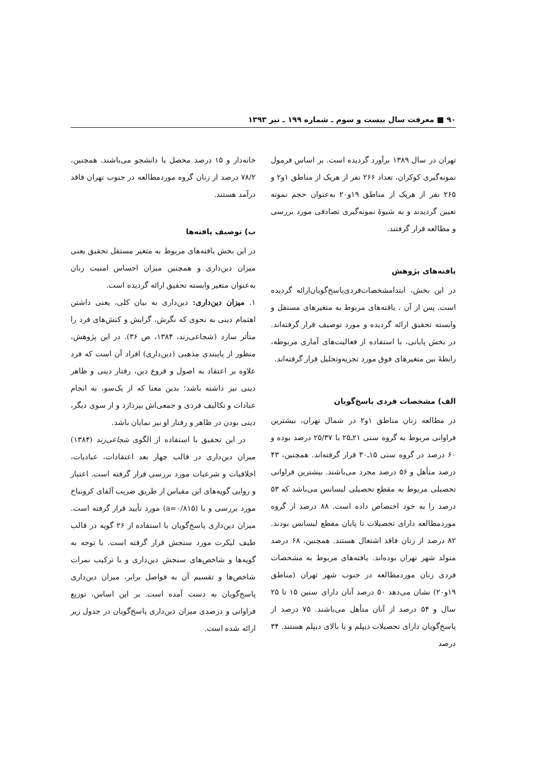۹۰ ■ معرفت سال بیست و سوم ـ شماره ۱۹۹ ـ تیر ۱۳۹۳
تهران در سال ۱۳۸۹ برآورد گردیده است. بر اساس فرمول نمونه‌گیری کوکران، تعداد ۲۶۶ نفر از هریک از مناطق ۱و۲ و ۲۶۵ نفر از هریک از مناطق ۱۹و۲۰ به‌عنوان حجم نمونه تعیین گردیدند و به شیوهٔ نمونه‌گیری تصادفی مورد بررسی و مطالعه قرار گرفتند.
یافته‌های پژوهش
در این بخش، ابتدامشخصات‌فردی‌پاسخ‌گویان‌ارائه گردیده است. پس از آن ، یافته‌های مربوط به متغیرهای مستقل و وابسته تحقیق ارائه گردیده و مورد توصیف قرار گرفته‌اند. در بخش پایانی، با استفاده از فعالیت‌های آماری مربوطه، رابطهٔ بین متغیرهای فوق مورد تجزیه‌وتحلیل قرار گرفته‌اند.
الف) مشخصات فردی پاسخ‌گویان
در مطالعه زنان مناطق ۱و۲ در شمال تهران، بیشترین فراوانی مربوط به گروه سنی ۲۱ـ۲۵ با ۲۵/۳۷ درصد بوده و ۶۰ درصد در گروه سنی ۱۵ـ۳۰ قرار گرفته‌اند. همچنین، ۴۳ درصد متأهل و ۵۶ درصد مجرد می‌باشند. بیشترین فراوانی تحصیلی مربوط به مقطع تحصیلی لیسانس می‌باشد که ۵۳ درصد را به خود اختصاص داده است. ۸۸ درصد از گروه موردمطالعه دارای تحصیلات تا پایان مقطع لیسانس بودند. ۸۲ درصد از زنان فاقد اشتغال هستند. همچنین، ۶۸ درصد متولد شهر تهران بوده‌اند. یافته‌های مربوط به مشخصات فردی زنان موردمطالعه در جنوب شهر تهران (مناطق ۱۹و۲۰) نشان می‌دهد ۵۰ درصد آنان دارای سنین ۱۵ تا ۲۵ سال و ۵۴ درصد از آنان متأهل می‌باشند. ۷۵ درصد از پاسخ‌گویان دارای تحصیلات دیپلم و یا بالای دیپلم هستند. ۳۴ درصد
خانه‌دار و ۱۵ درصد محصل یا دانشجو می‌باشند. همچنین، ۷۸/۲ درصد از زنان گروه موردمطالعه در جنوب تهران فاقد درآمد هستند.
ب) توصیف یافته‌ها
در این بخش یافته‌های مربوط به متغیر مستقل تحقیق یعنی میزان دین‌داری و همچنین میزان احساس امنیت زنان به‌عنوان متغیر وابسته تحقیق ارائه گردیده است.
۱. میزان دین‌داری: دین‌داری به بیان کلی، یعنی داشتن اهتمام دینی به نحوی که نگرش، گرایش و کنش‌های فرد را متأثر سازد (شجاعی‌زند، ۱۳۸۴، ص ۳۶). در این پژوهش، منظور از پایبندی مذهبی (دین‌داری) افراد آن است که فرد علاوه بر اعتقاد به اصول و فروع دین، رفتار دینی و ظاهر دینی نیز داشته باشد؛ بدین معنا که از یک‌سو، به انجام عبادات و تکالیف فردی و جمعی‌اش بپردازد و از سوی دیگر، دینی بودن در ظاهر و رفتار او نیز نمایان باشد.
در این تحقیق با استفاده از الگوی شجاعی‌زند (۱۳۸۴) میزان دین‌داری در قالب چهار بعد اعتقادات، عبادیات، اخلاقیات و شرعیات مورد بررسی قرار گرفته است. اعتبار و روایی گویه‌های این مقیاس از طریق ضریب آلفای کرونباخ مورد بررسی و با (a=۰/۸۱۵) مورد تأیید قرار گرفته است. میزان دین‌داری پاسخ‌گویان با استفاده از ۲۶ گویه در قالب طیف لیکرت مورد سنجش قرار گرفته است. با توجه به گویه‌ها و شاخص‌های سنجش دین‌داری و با ترکیب نمرات شاخص‌ها و تقسیم آن به فواصل برابر، میزان دین‌داری پاسخ‌گویان به دست آمده است. بر این اساس، توزیع فراوانی و درصدی میزان دین‌داری پاسخ‌گویان در جدول زیر ارائه شده است.